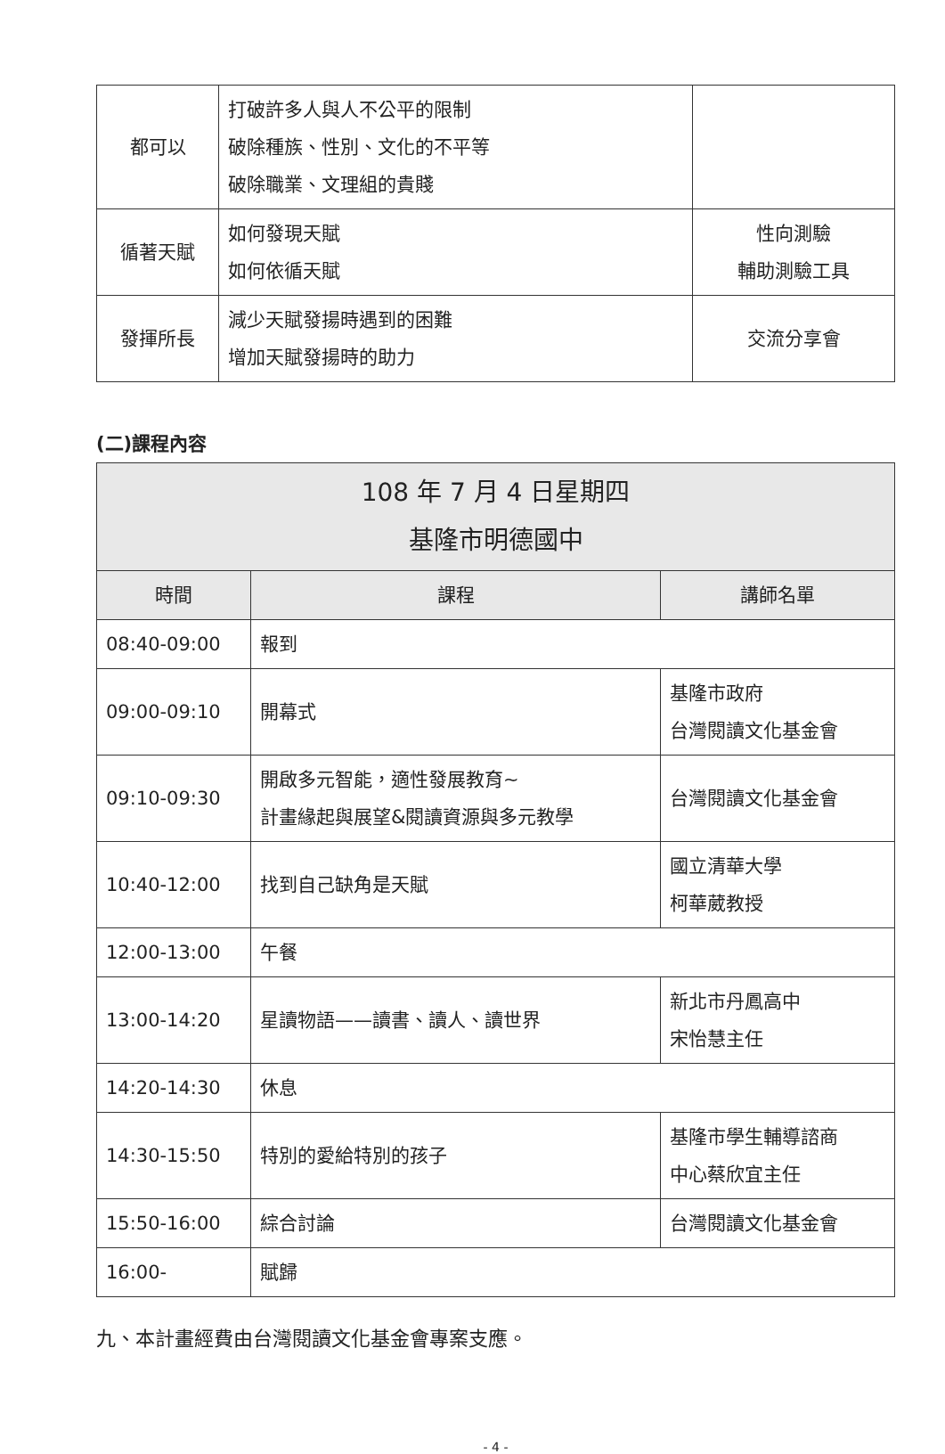| 都可以 | 打破許多人與人不公平的限制 破除種族、性別、文化的不平等 破除職業、文理組的貴賤 | |
| 循著天賦 | 如何發現天賦 如何依循天賦 | 性向測驗 輔助測驗工具 |
| 發揮所長 | 減少天賦發揚時遇到的困難 增加天賦發揚時的助力 | 交流分享會 |
(二)課程內容
| 108 年 7 月 4 日星期四 基隆市明德國中 | | |
| --- | --- | --- |
| 時間 | 課程 | 講師名單 |
| 08:40-09:00 | 報到 | |
| 09:00-09:10 | 開幕式 | 基隆市政府 台灣閱讀文化基金會 |
| 09:10-09:30 | 開啟多元智能，適性發展教育~ 計畫緣起與展望&閱讀資源與多元教學 | 台灣閱讀文化基金會 |
| 10:40-12:00 | 找到自己缺角是天賦 | 國立清華大學 柯華葳教授 |
| 12:00-13:00 | 午餐 | |
| 13:00-14:20 | 星讀物語——讀書、讀人、讀世界 | 新北市丹鳳高中 宋怡慧主任 |
| 14:20-14:30 | 休息 | |
| 14:30-15:50 | 特別的愛給特別的孩子 | 基隆市學生輔導諮商 中心蔡欣宜主任 |
| 15:50-16:00 | 綜合討論 | 台灣閱讀文化基金會 |
| 16:00- | 賦歸 | |
九、本計畫經費由台灣閱讀文化基金會專案支應。
- 4 -